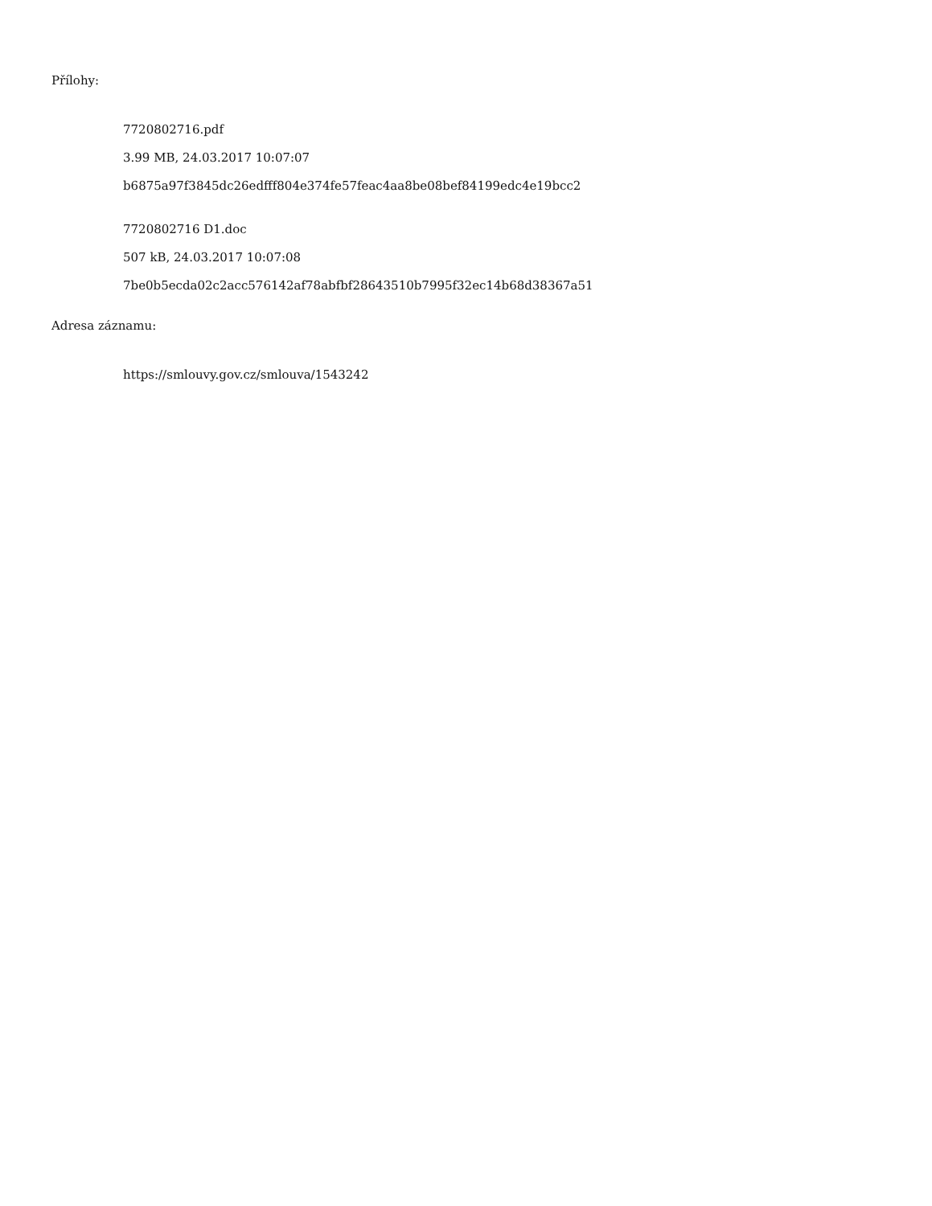Přílohy:
7720802716.pdf
3.99 MB, 24.03.2017 10:07:07
b6875a97f3845dc26edfff804e374fe57feac4aa8be08bef84199edc4e19bcc2
7720802716 D1.doc
507 kB, 24.03.2017 10:07:08
7be0b5ecda02c2acc576142af78abfbf28643510b7995f32ec14b68d38367a51
Adresa záznamu:
https://smlouvy.gov.cz/smlouva/1543242